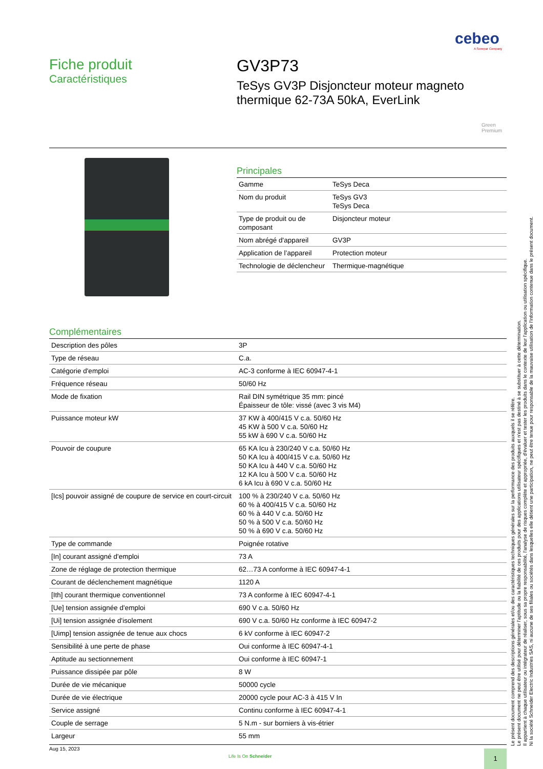cebeo
A Sonepar Company
Fiche produit
Caractéristiques
GV3P73
TeSys GV3P Disjoncteur moteur magneto thermique 62-73A 50kA, EverLink
Green
Premium
Principales
| Gamme | TeSys Deca |
| Nom du produit | TeSys GV3 TeSys Deca |
| Type de produit ou de composant | Disjoncteur moteur |
| Nom abrégé d'appareil | GV3P |
| Application de l’appareil | Protection moteur |
| Technologie de déclencheur | Thermique-magnétique |
Complémentaires
| Description des pôles | 3P |
| Type de réseau | C.a. |
| Catégorie d'emploi | AC-3 conforme à IEC 60947-4-1 |
| Fréquence réseau | 50/60 Hz |
| Mode de fixation | Rail DIN symétrique 35 mm: pincé Épaisseur de tôle: vissé (avec 3 vis M4) |
| Puissance moteur kW | 37 KW à 400/415 V c.a. 50/60 Hz 45 KW à 500 V c.a. 50/60 Hz 55 kW à 690 V c.a. 50/60 Hz |
| Pouvoir de coupure | 65 KA Icu à 230/240 V c.a. 50/60 Hz 50 KA Icu à 400/415 V c.a. 50/60 Hz 50 KA Icu à 440 V c.a. 50/60 Hz 12 KA Icu à 500 V c.a. 50/60 Hz 6 kA Icu à 690 V c.a. 50/60 Hz |
| [Ics] pouvoir assigné de coupure de service en court-circuit | 100 % à 230/240 V c.a. 50/60 Hz 60 % à 400/415 V c.a. 50/60 Hz 60 % à 440 V c.a. 50/60 Hz 50 % à 500 V c.a. 50/60 Hz 50 % à 690 V c.a. 50/60 Hz |
| Type de commande | Poignée rotative |
| [In] courant assigné d'emploi | 73 A |
| Zone de réglage de protection thermique | 62…73 A conforme à IEC 60947-4-1 |
| Courant de déclenchement magnétique | 1120 A |
| [Ith] courant thermique conventionnel | 73 A conforme à IEC 60947-4-1 |
| [Ue] tension assignée d'emploi | 690 V c.a. 50/60 Hz |
| [Ui] tension assignée d'isolement | 690 V c.a. 50/60 Hz conforme à IEC 60947-2 |
| [Uimp] tension assignée de tenue aux chocs | 6 kV conforme à IEC 60947-2 |
| Sensibilité à une perte de phase | Oui conforme à IEC 60947-4-1 |
| Aptitude au sectionnement | Oui conforme à IEC 60947-1 |
| Puissance dissipée par pôle | 8 W |
| Durée de vie mécanique | 50000 cycle |
| Durée de vie électrique | 20000 cycle pour AC-3 à 415 V In |
| Service assigné | Continu conforme à IEC 60947-4-1 |
| Couple de serrage | 5 N.m - sur borniers à vis-étrier |
| Largeur | 55 mm |
Aug 15, 2023
Life Is On Schneider 1
Le présent document comprend des descriptions générales et/ou des caractéristiques techniques générales sur la performance des produits auxquels il se réfère.
Le présent document ne peut être utilisé pour déterminer l'aptitude ou la fiabilité de ces produits pour des applications utilisateur spécifiques et n'est pas destiné à se substituer à cette détermination.
Il appartient à chaque utilisateur ou intégrateur de réaliser, sous sa propre responsabilité, l'analyse de risques complète et appropriée, d'évaluer et tester les produits dans le contexte de leur l'application ou utilisation spécifique.
Ni la société Schneider Electric Industries SAS, ni aucune de ses filiales ou sociétés dans lesquelles elle détient une participation, ne peut être tenue pour responsable de la mauvaise utilisation de l'information contenue dans le présent document.